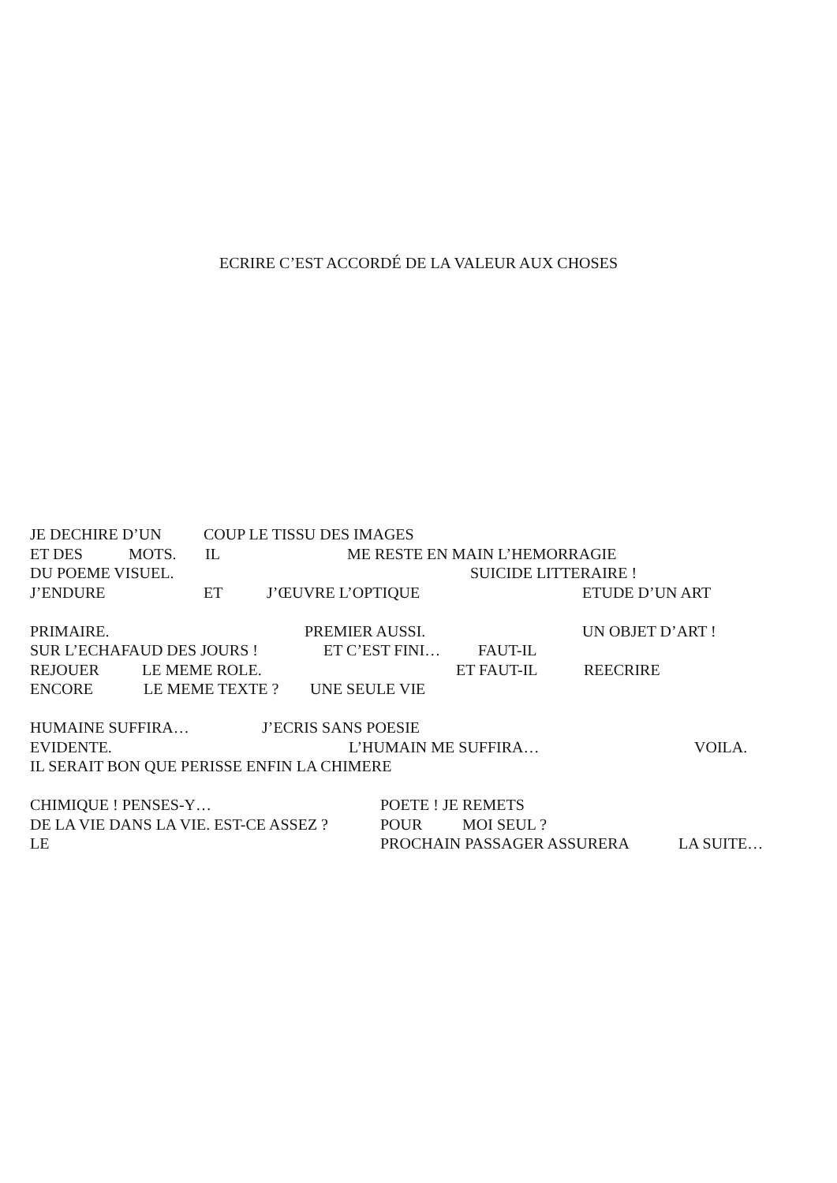ECRIRE C’EST ACCORDÉ DE LA VALEUR AUX CHOSES
JE DECHIRE D’UN COUP LE TISSU DES IMAGES
ET DES MOTS. IL ME RESTE EN MAIN L’HEMORRAGIE
DU POEME VISUEL. SUICIDE LITTERAIRE !
J’ENDURE ET J’ŒUVRE L’OPTIQUE ETUDE D’UN ART
PRIMAIRE. PREMIER AUSSI. UN OBJET D’ART !
SUR L’ECHAFAUD DES JOURS ! ET C’EST FINI… FAUT-IL
REJOUER LE MEME ROLE. ET FAUT-IL REECRIRE
ENCORE LE MEME TEXTE ? UNE SEULE VIE
HUMAINE SUFFIRA… J’ECRIS SANS POESIE
EVIDENTE. L’HUMAIN ME SUFFIRA… VOILA.
IL SERAIT BON QUE PERISSE ENFIN LA CHIMERE
CHIMIQUE ! PENSES-Y… POETE ! JE REMETS
DE LA VIE DANS LA VIE. EST-CE ASSEZ ? POUR MOI SEUL ?
LE PROCHAIN PASSAGER ASSURERA LA SUITE…